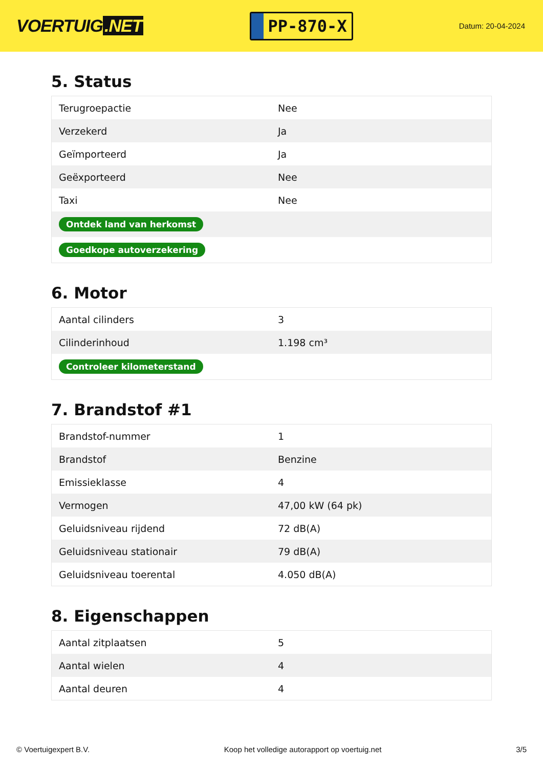VOERTUIG.NET
PP-870-X
Datum: 20-04-2024
5. Status
| Terugroepactie | Nee |
| Verzekerd | Ja |
| Geïmporteerd | Ja |
| Geëxporteerd | Nee |
| Taxi | Nee |
| Ontdek land van herkomst | |
| Goedkope autoverzekering | |
6. Motor
| Aantal cilinders | 3 |
| Cilinderinhoud | 1.198 cm³ |
| Controleer kilometerstand | |
7. Brandstof #1
| Brandstof-nummer | 1 |
| Brandstof | Benzine |
| Emissieklasse | 4 |
| Vermogen | 47,00 kW (64 pk) |
| Geluidsniveau rijdend | 72 dB(A) |
| Geluidsniveau stationair | 79 dB(A) |
| Geluidsniveau toerental | 4.050 dB(A) |
8. Eigenschappen
| Aantal zitplaatsen | 5 |
| Aantal wielen | 4 |
| Aantal deuren | 4 |
© Voertuigexpert B.V. Koop het volledige autorapport op voertuig.net 3/5